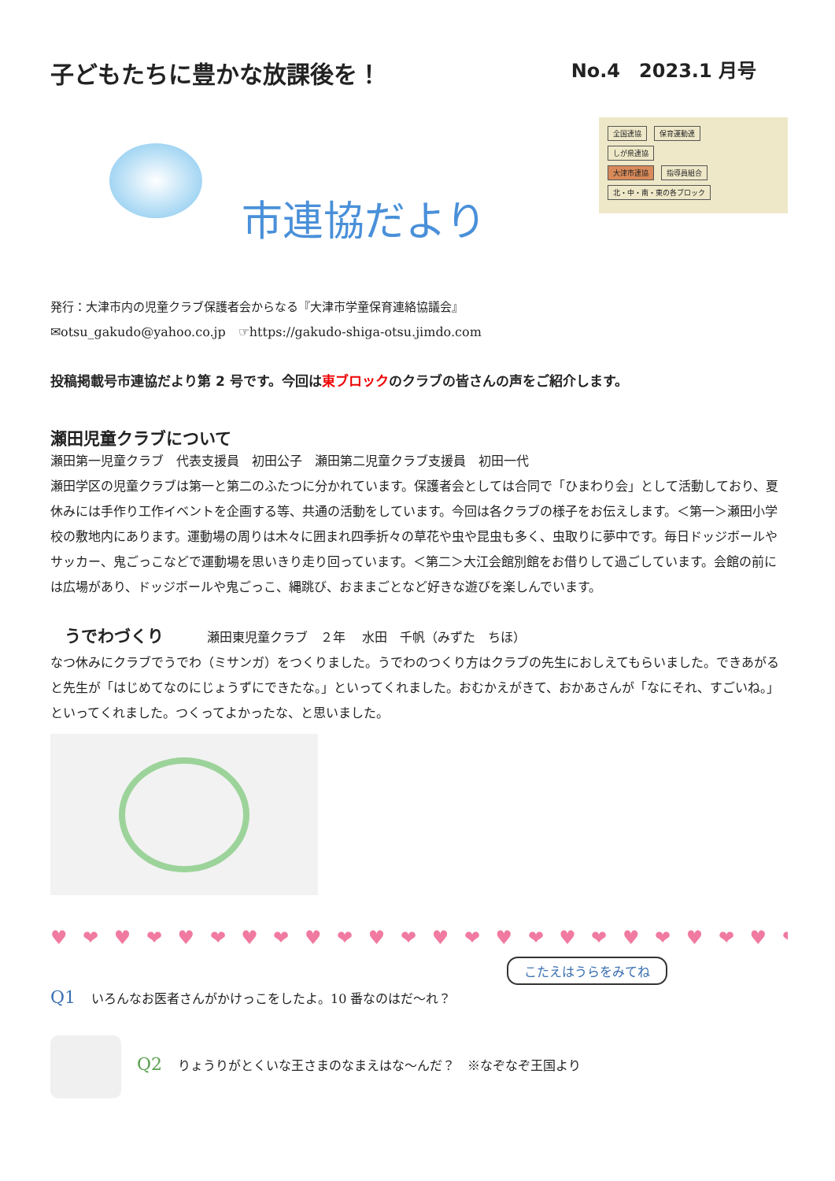子どもたちに豊かな放課後を！
No.4　2023.1 月号
市連協だより
全国連協 保育運動連
しが県連協
大津市連協 指導員組合
北・中・南・東の各ブロック
発行：大津市内の児童クラブ保護者会からなる『大津市学童保育連絡協議会』
✉otsu_gakudo@yahoo.co.jp　☞https://gakudo-shiga-otsu.jimdo.com
投稿掲載号市連協だより第 2 号です。今回は東ブロックのクラブの皆さんの声をご紹介します。
瀬田児童クラブについて
瀬田第一児童クラブ　代表支援員　初田公子　瀬田第二児童クラブ支援員　初田一代
瀬田学区の児童クラブは第一と第二のふたつに分かれています。保護者会としては合同で「ひまわり会」として活動しており、夏休みには手作り工作イベントを企画する等、共通の活動をしています。今回は各クラブの様子をお伝えします。＜第一＞瀬田小学校の敷地内にあります。運動場の周りは木々に囲まれ四季折々の草花や虫や昆虫も多く、虫取りに夢中です。毎日ドッジボールやサッカー、鬼ごっこなどで運動場を思いきり走り回っています。＜第二＞大江会館別館をお借りして過ごしています。会館の前には広場があり、ドッジボールや鬼ごっこ、縄跳び、おままごとなど好きな遊びを楽しんでいます。
うでわづくり 瀬田東児童クラブ　２年　 水田　千帆（みずた　ちほ）
なつ休みにクラブでうでわ（ミサンガ）をつくりました。うでわのつくり方はクラブの先生におしえてもらいました。できあがると先生が「はじめてなのにじょうずにできたな。」といってくれました。おむかえがきて、おかあさんが「なにそれ、すごいね。」といってくれました。つくってよかったな、と思いました。
♥ ❤ ♥ ❤ ♥ ❤ ♥ ❤ ♥ ❤ ♥ ❤ ♥ ❤ ♥ ❤ ♥ ❤ ♥ ❤ ♥ ❤ ♥ ❤ ♥ ❤ ♥
こたえはうらをみてね
Q1 いろんなお医者さんがかけっこをしたよ。10 番なのはだ～れ？
Q2 りょうりがとくいな王さまのなまえはな～んだ？　※なぞなぞ王国より